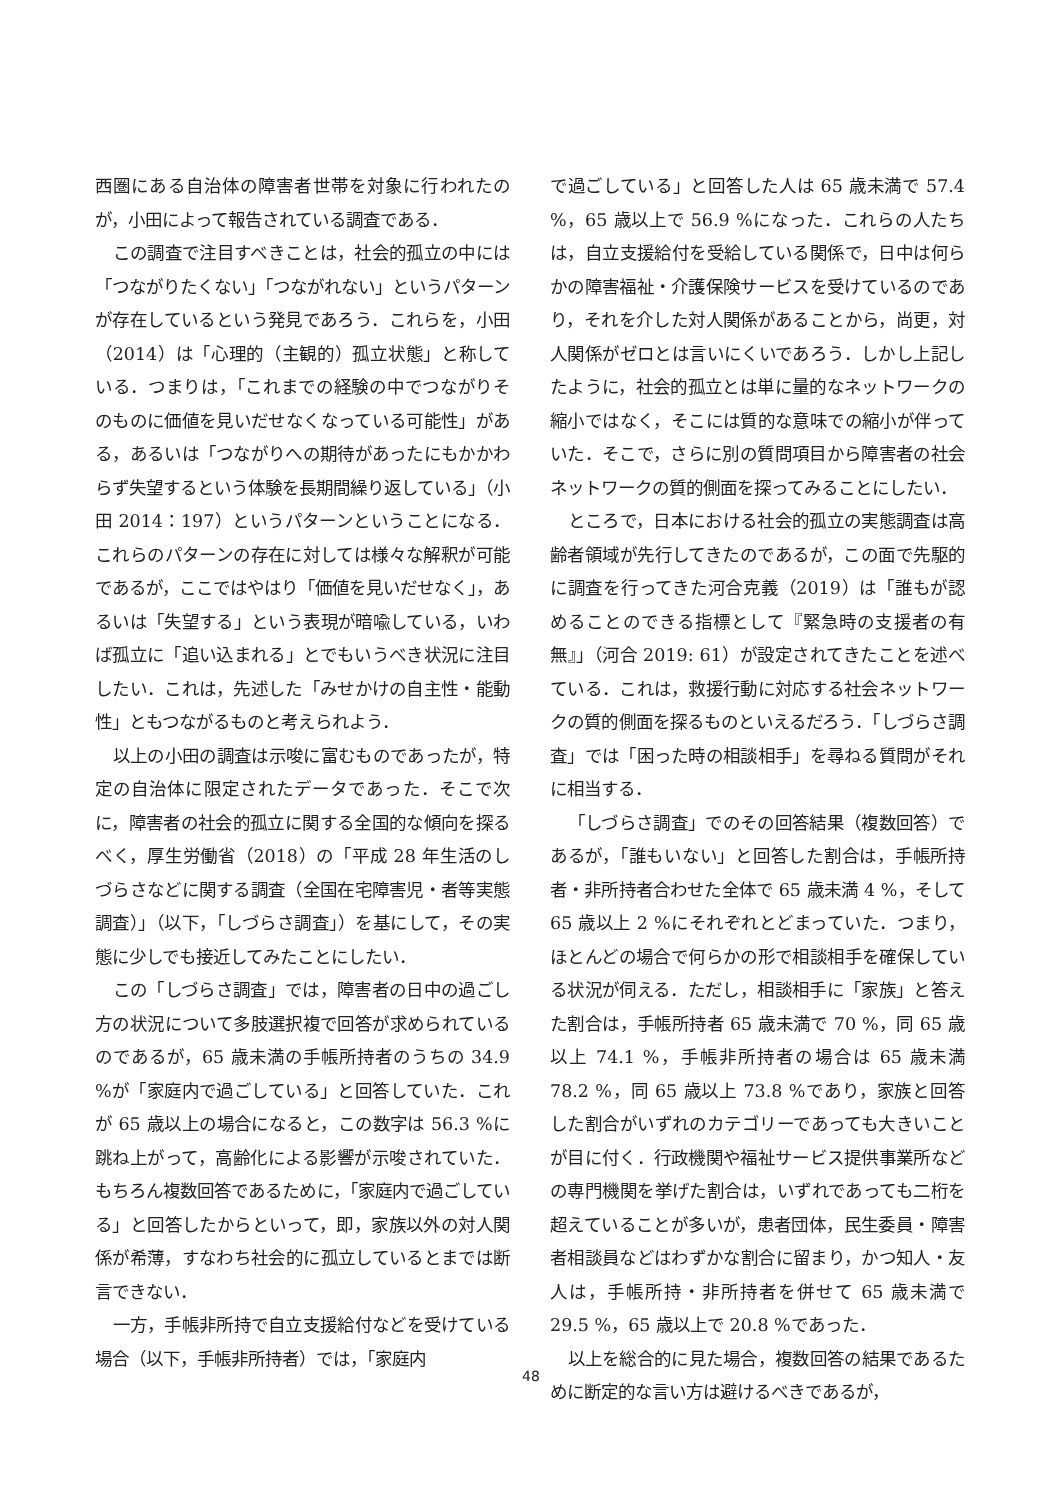西圏にある自治体の障害者世帯を対象に行われたのが，小田によって報告されている調査である．
この調査で注目すべきことは，社会的孤立の中には「つながりたくない」「つながれない」というパターンが存在しているという発見であろう．これらを，小田（2014）は「心理的（主観的）孤立状態」と称している．つまりは，「これまでの経験の中でつながりそのものに価値を見いだせなくなっている可能性」がある，あるいは「つながりへの期待があったにもかかわらず失望するという体験を長期間繰り返している」（小田 2014：197）というパターンということになる．これらのパターンの存在に対しては様々な解釈が可能であるが，ここではやはり「価値を見いだせなく」，あるいは「失望する」という表現が暗喩している，いわば孤立に「追い込まれる」とでもいうべき状況に注目したい．これは，先述した「みせかけの自主性・能動性」ともつながるものと考えられよう．
以上の小田の調査は示唆に富むものであったが，特定の自治体に限定されたデータであった．そこで次に，障害者の社会的孤立に関する全国的な傾向を探るべく，厚生労働省（2018）の「平成 28 年生活のしづらさなどに関する調査（全国在宅障害児・者等実態調査）」（以下，「しづらさ調査」）を基にして，その実態に少しでも接近してみたことにしたい．
この「しづらさ調査」では，障害者の日中の過ごし方の状況について多肢選択複で回答が求められているのであるが，65 歳未満の手帳所持者のうちの 34.9 %が「家庭内で過ごしている」と回答していた．これが 65 歳以上の場合になると，この数字は 56.3 %に跳ね上がって，高齢化による影響が示唆されていた．もちろん複数回答であるために，「家庭内で過ごしている」と回答したからといって，即，家族以外の対人関係が希薄，すなわち社会的に孤立しているとまでは断言できない．
一方，手帳非所持で自立支援給付などを受けている場合（以下，手帳非所持者）では，「家庭内
で過ごしている」と回答した人は 65 歳未満で 57.4 %，65 歳以上で 56.9 %になった．これらの人たちは，自立支援給付を受給している関係で，日中は何らかの障害福祉・介護保険サービスを受けているのであり，それを介した対人関係があることから，尚更，対人関係がゼロとは言いにくいであろう．しかし上記したように，社会的孤立とは単に量的なネットワークの縮小ではなく，そこには質的な意味での縮小が伴っていた．そこで，さらに別の質問項目から障害者の社会ネットワークの質的側面を探ってみることにしたい．
ところで，日本における社会的孤立の実態調査は高齢者領域が先行してきたのであるが，この面で先駆的に調査を行ってきた河合克義（2019）は「誰もが認めることのできる指標として『緊急時の支援者の有無』」（河合 2019: 61）が設定されてきたことを述べている．これは，救援行動に対応する社会ネットワークの質的側面を探るものといえるだろう．「しづらさ調査」では「困った時の相談相手」を尋ねる質問がそれに相当する．
「しづらさ調査」でのその回答結果（複数回答）であるが，「誰もいない」と回答した割合は，手帳所持者・非所持者合わせた全体で 65 歳未満 4 %，そして 65 歳以上 2 %にそれぞれとどまっていた．つまり，ほとんどの場合で何らかの形で相談相手を確保している状況が伺える．ただし，相談相手に「家族」と答えた割合は，手帳所持者 65 歳未満で 70 %，同 65 歳以上 74.1 %，手帳非所持者の場合は 65 歳未満 78.2 %，同 65 歳以上 73.8 %であり，家族と回答した割合がいずれのカテゴリーであっても大きいことが目に付く．行政機関や福祉サービス提供事業所などの専門機関を挙げた割合は，いずれであっても二桁を超えていることが多いが，患者団体，民生委員・障害者相談員などはわずかな割合に留まり，かつ知人・友人は，手帳所持・非所持者を併せて 65 歳未満で 29.5 %，65 歳以上で 20.8 %であった．
以上を総合的に見た場合，複数回答の結果であるために断定的な言い方は避けるべきであるが，
48